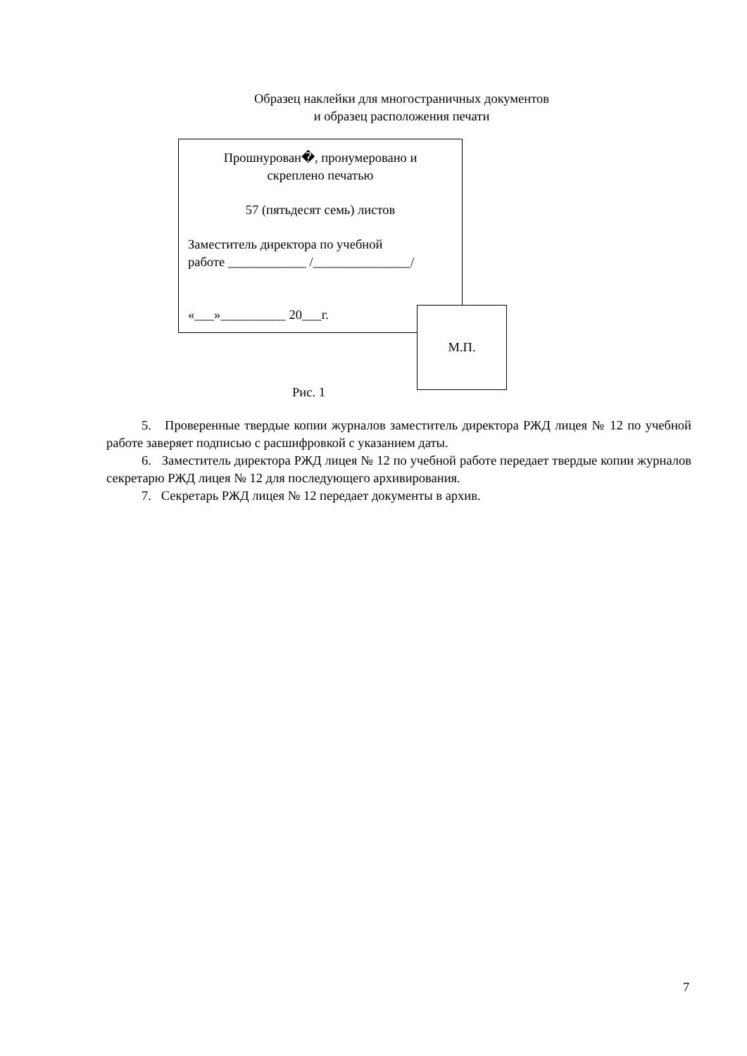Образец наклейки для многостраничных документов
и образец расположения печати
Прошнурован�, пронумеровано и
скреплено печатью
57 (пятьдесят семь) листов
Заместитель директора по учебной
работе ____________ /_______________/
«___»__________ 20___г.
М.П.
Рис. 1
5. Проверенные твердые копии журналов заместитель директора РЖД лицея № 12 по учебной работе заверяет подписью с расшифровкой с указанием даты.
6. Заместитель директора РЖД лицея № 12 по учебной работе передает твердые копии журналов секретарю РЖД лицея № 12 для последующего архивирования.
7. Секретарь РЖД лицея № 12 передает документы в архив.
7